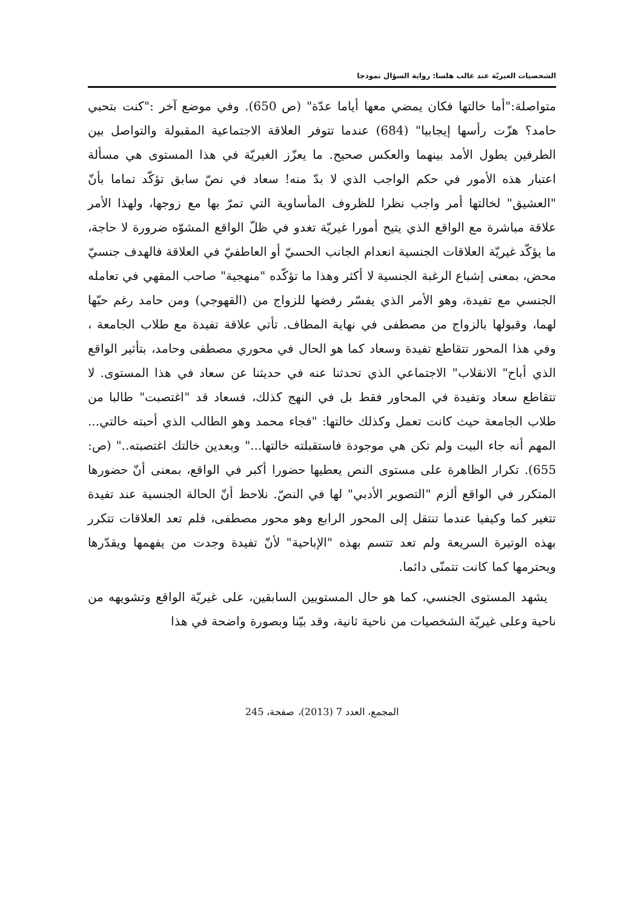الشخصيات الغيريّة عند غالب هلسا: رواية السؤال نموذجا
متواصلة:"أما خالتها فكان يمضي معها أياما عدّة" (ص 650). وفي موضع آخر :"كنت بتحبي حامد؟ هزّت رأسها إيجابيا" (684) عندما تتوفر العلاقة الاجتماعية المقبولة والتواصل بين الطرفين يطول الأمد بينهما والعكس صحيح. ما يعزّز الغيريّة في هذا المستوى هي مسألة اعتبار هذه الأمور في حكم الواجب الذي لا بدّ منه! سعاد في نصّ سابق تؤكّد تماما بأنّ "العشيق" لخالتها أمر واجب نظرا للظروف المأساوية التي تمرّ بها مع زوجها، ولهذا الأمر علاقة مباشرة مع الواقع الذي يتيح أمورا غيريّة تغدو في ظلّ الواقع المشوّه ضرورة لا حاجة، ما يؤكّد غيريّة العلاقات الجنسية انعدام الجانب الحسيّ أو العاطفيّ في العلاقة فالهدف جنسيّ محض، بمعنى إشباع الرغبة الجنسية لا أكثر وهذا ما تؤكّده "منهجية" صاحب المقهي في تعامله الجنسي مع تفيدة، وهو الأمر الذي يفسّر رفضها للزواج من (القهوجي) ومن حامد رغم حبّها لهما، وقبولها بالزواج من مصطفى في نهاية المطاف. تأتي علاقة تفيدة مع طلاب الجامعة ، وفي هذا المحور تتقاطع تفيدة وسعاد كما هو الحال في محوري مصطفى وحامد، بتأثير الواقع الذي أباح" الانقلاب" الاجتماعي الذي تحدثنا عنه في حديثنا عن سعاد في هذا المستوى. لا تتقاطع سعاد وتفيدة في المحاور فقط بل في النهج كذلك، فسعاد قد "اغتصبت" طالبا من طلاب الجامعة حيث كانت تعمل وكذلك خالتها: "فجاء محمد وهو الطالب الذي أحبته خالتي... المهم أنه جاء البيت ولم تكن هي موجودة فاستقبلته خالتها..." وبعدين خالتك اغتصبته.." (ص: 655). تكرار الظاهرة على مستوى النص يعطيها حضورا أكبر في الواقع، بمعنى أنّ حضورها المتكرر في الواقع ألزم "التصوير الأدبي" لها في النصّ. نلاحظ أنّ الحالة الجنسية عند تفيدة تتغير كما وكيفيا عندما تنتقل إلى المحور الرابع وهو محور مصطفى، فلم تعد العلاقات تتكرر بهذه الوتيرة السريعة ولم تعد تتسم بهذه "الإباحية" لأنّ تفيدة وجدت من يفهمها ويقدّرها ويحترمها كما كانت تتمنّى دائما.
يشهد المستوى الجنسي، كما هو حال المستويين السابقين، على غيريّة الواقع وتشويهه من ناحية وعلى غيريّة الشخصيات من ناحية ثانية، وقد بيّنا وبصورة واضحة في هذا
المجمع، العدد 7 (2013)، صفحة، 245